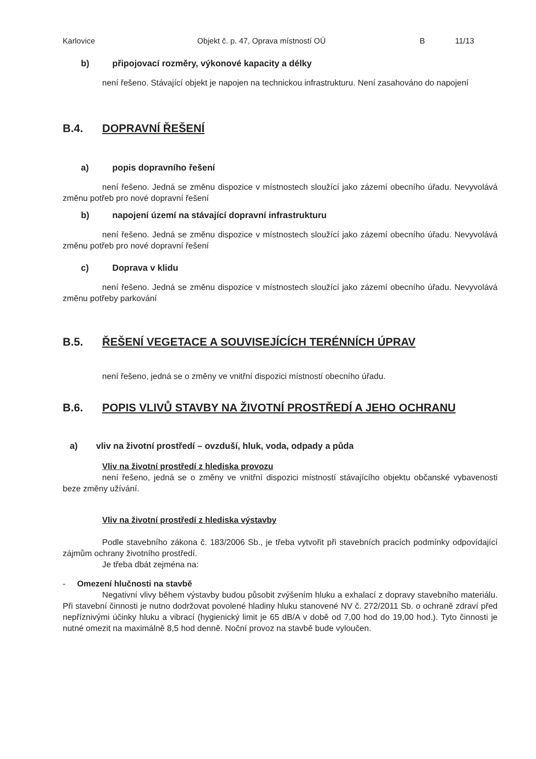Karlovice Objekt č. p. 47, Oprava místností OÚ B 11/13
b) připojovací rozměry, výkonové kapacity a délky
není řešeno. Stávající objekt je napojen na technickou infrastrukturu. Není zasahováno do napojení
B.4. DOPRAVNÍ ŘEŠENÍ
a) popis dopravního řešení
není řešeno. Jedná se změnu dispozice v místnostech sloužící jako zázemí obecního úřadu. Nevyvolává změnu potřeb pro nové dopravní řešení
b) napojení území na stávající dopravní infrastrukturu
není řešeno. Jedná se změnu dispozice v místnostech sloužící jako zázemí obecního úřadu. Nevyvolává změnu potřeb pro nové dopravní řešení
c) Doprava v klidu
není řešeno. Jedná se změnu dispozice v místnostech sloužící jako zázemí obecního úřadu. Nevyvolává změnu potřeby parkování
B.5. ŘEŠENÍ VEGETACE A SOUVISEJÍCÍCH TERÉNNÍCH ÚPRAV
není řešeno, jedná se o změny ve vnitřní dispozici místností obecního úřadu.
B.6. POPIS VLIVŮ STAVBY NA ŽIVOTNÍ PROSTŘEDÍ A JEHO OCHRANU
a) vliv na životní prostředí – ovzduší, hluk, voda, odpady a půda
Vliv na životní prostředí z hlediska provozu
není řešeno, jedná se o změny ve vnitřní dispozici místností stávajícího objektu občanské vybavenosti beze změny užívání.
Vliv na životní prostředí z hlediska výstavby
Podle stavebního zákona č. 183/2006 Sb., je třeba vytvořit při stavebních pracích podmínky odpovídající zájmům ochrany životního prostředí.
Je třeba dbát zejména na:
- Omezení hlučnosti na stavbě
Negativní vlivy během výstavby budou působit zvýšením hluku a exhalací z dopravy stavebního materiálu. Při stavební činnosti je nutno dodržovat povolené hladiny hluku stanovené NV č. 272/2011 Sb. o ochraně zdraví před nepříznivými účinky hluku a vibrací (hygienický limit je 65 dB/A v době od 7,00 hod do 19,00 hod.). Tyto činnosti je nutné omezit na maximálně 8,5 hod denně. Noční provoz na stavbě bude vyloučen.